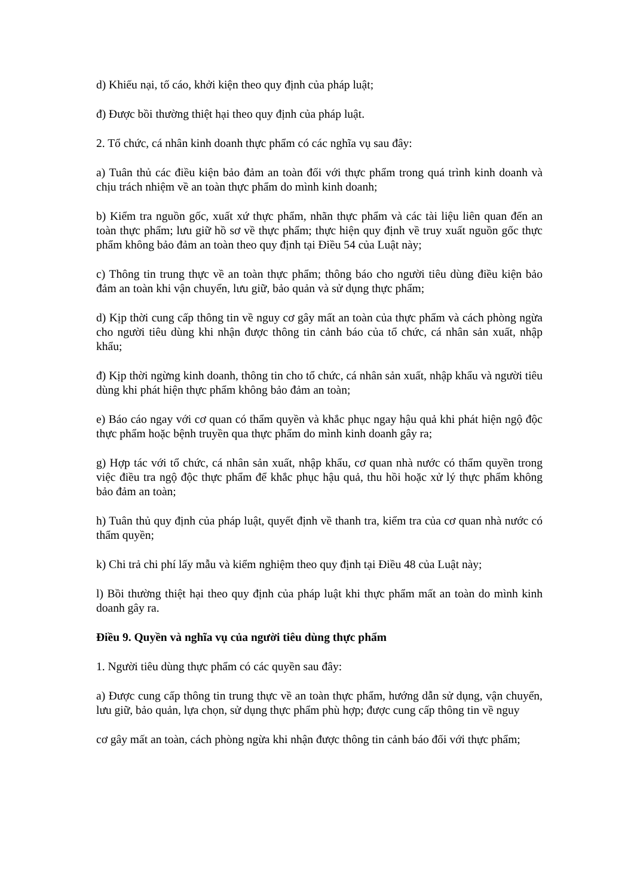d) Khiếu nại, tố cáo, khởi kiện theo quy định của pháp luật;
đ) Được bồi thường thiệt hại theo quy định của pháp luật.
2. Tổ chức, cá nhân kinh doanh thực phẩm có các nghĩa vụ sau đây:
a) Tuân thủ các điều kiện bảo đảm an toàn đối với thực phẩm trong quá trình kinh doanh và chịu trách nhiệm về an toàn thực phẩm do mình kinh doanh;
b) Kiểm tra nguồn gốc, xuất xứ thực phẩm, nhãn thực phẩm và các tài liệu liên quan đến an toàn thực phẩm; lưu giữ hồ sơ về thực phẩm; thực hiện quy định về truy xuất nguồn gốc thực phẩm không bảo đảm an toàn theo quy định tại Điều 54 của Luật này;
c) Thông tin trung thực về an toàn thực phẩm; thông báo cho người tiêu dùng điều kiện bảo đảm an toàn khi vận chuyển, lưu giữ, bảo quản và sử dụng thực phẩm;
d) Kịp thời cung cấp thông tin về nguy cơ gây mất an toàn của thực phẩm và cách phòng ngừa cho người tiêu dùng khi nhận được thông tin cảnh báo của tổ chức, cá nhân sản xuất, nhập khẩu;
đ) Kịp thời ngừng kinh doanh, thông tin cho tổ chức, cá nhân sản xuất, nhập khẩu và người tiêu dùng khi phát hiện thực phẩm không bảo đảm an toàn;
e) Báo cáo ngay với cơ quan có thẩm quyền và khắc phục ngay hậu quả khi phát hiện ngộ độc thực phẩm hoặc bệnh truyền qua thực phẩm do mình kinh doanh gây ra;
g) Hợp tác với tổ chức, cá nhân sản xuất, nhập khẩu, cơ quan nhà nước có thẩm quyền trong việc điều tra ngộ độc thực phẩm để khắc phục hậu quả, thu hồi hoặc xử lý thực phẩm không bảo đảm an toàn;
h) Tuân thủ quy định của pháp luật, quyết định về thanh tra, kiểm tra của cơ quan nhà nước có thẩm quyền;
k) Chi trả chi phí lấy mẫu và kiểm nghiệm theo quy định tại Điều 48 của Luật này;
l) Bồi thường thiệt hại theo quy định của pháp luật khi thực phẩm mất an toàn do mình kinh doanh gây ra.
Điều 9. Quyền và nghĩa vụ của người tiêu dùng thực phẩm
1. Người tiêu dùng thực phẩm có các quyền sau đây:
a) Được cung cấp thông tin trung thực về an toàn thực phẩm, hướng dẫn sử dụng, vận chuyển, lưu giữ, bảo quản, lựa chọn, sử dụng thực phẩm phù hợp; được cung cấp thông tin về nguy
cơ gây mất an toàn, cách phòng ngừa khi nhận được thông tin cảnh báo đối với thực phẩm;